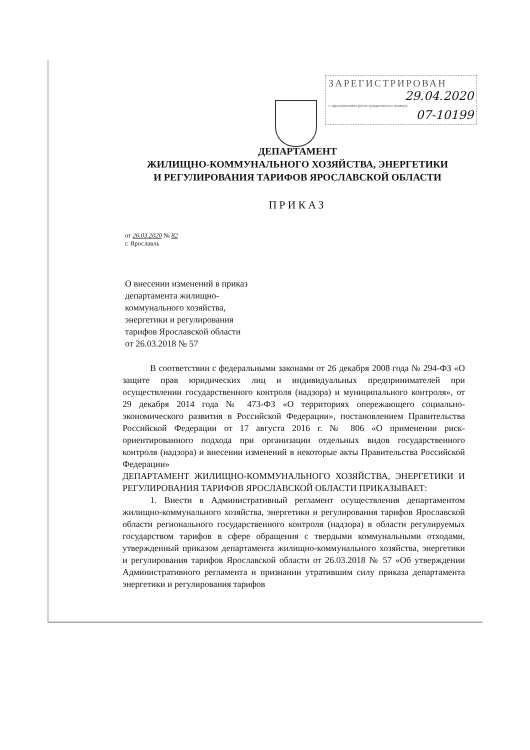ЗАРЕГИСТРИРОВАН
29.04.2020
с присвоением регистрационного номера
07-10199
ДЕПАРТАМЕНТ
ЖИЛИЩНО-КОММУНАЛЬНОГО ХОЗЯЙСТВА, ЭНЕРГЕТИКИ
И РЕГУЛИРОВАНИЯ ТАРИФОВ ЯРОСЛАВСКОЙ ОБЛАСТИ
ПРИКАЗ
от 26.03.2020 № 82
г. Ярославль
О внесении изменений в приказ
департамента жилищно-
коммунального хозяйства,
энергетики и регулирования
тарифов Ярославской области
от 26.03.2018 № 57
В соответствии с федеральными законами от 26 декабря 2008 года № 294-ФЗ «О защите прав юридических лиц и индивидуальных предпринимателей при осуществлении государственного контроля (надзора) и муниципального контроля», от 29 декабря 2014 года № 473-ФЗ «О территориях опережающего социально-экономического развития в Российской Федерации», постановлением Правительства Российской Федерации от 17 августа 2016 г. № 806 «О применении риск-ориентированного подхода при организации отдельных видов государственного контроля (надзора) и внесении изменений в некоторые акты Правительства Российской Федерации»
ДЕПАРТАМЕНТ ЖИЛИЩНО-КОММУНАЛЬНОГО ХОЗЯЙСТВА, ЭНЕРГЕТИКИ И РЕГУЛИРОВАНИЯ ТАРИФОВ ЯРОСЛАВСКОЙ ОБЛАСТИ ПРИКАЗЫВАЕТ:
1. Внести в Административный регламент осуществления департаментом жилищно-коммунального хозяйства, энергетики и регулирования тарифов Ярославской области регионального государственного контроля (надзора) в области регулируемых государством тарифов в сфере обращения с твердыми коммунальными отходами, утвержденный приказом департамента жилищно-коммунального хозяйства, энергетики и регулирования тарифов Ярославской области от 26.03.2018 № 57 «Об утверждении Административного регламента и признании утратившим силу приказа департамента энергетики и регулирования тарифов